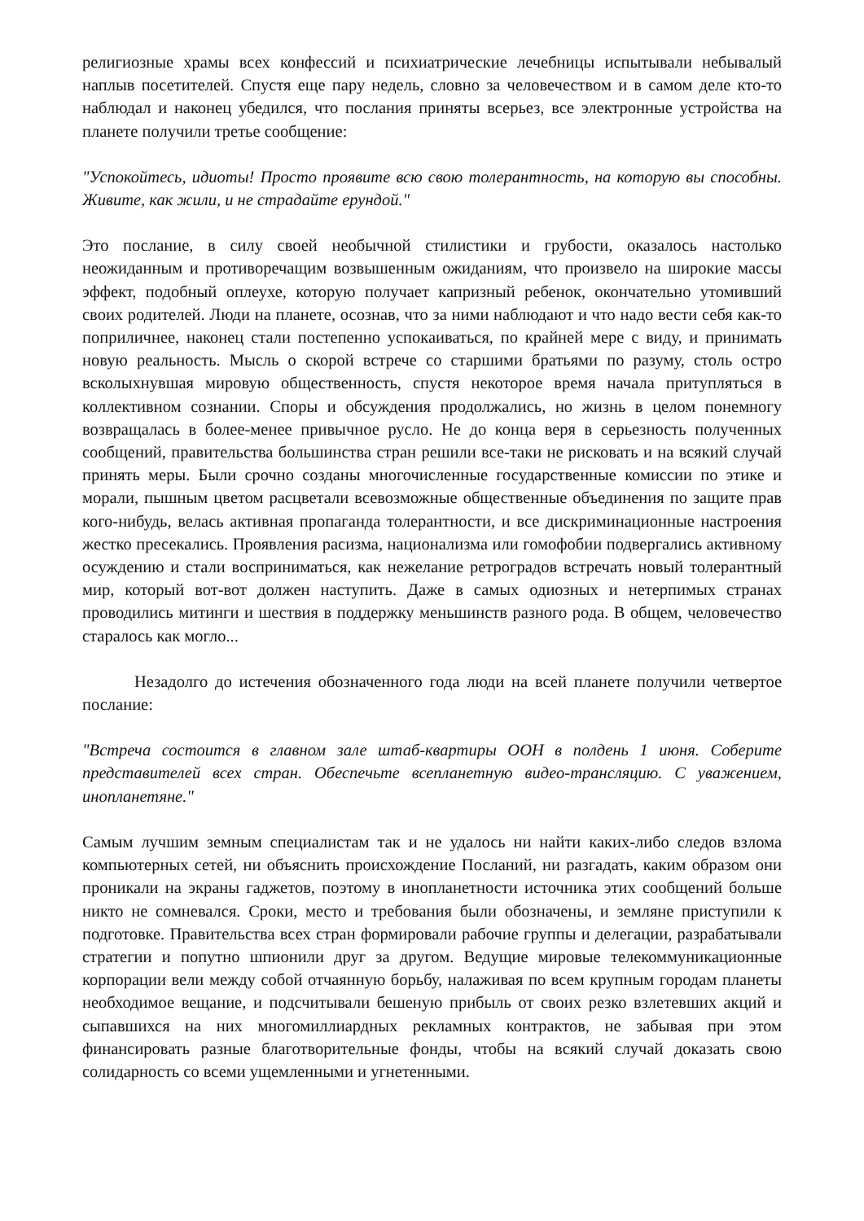религиозные храмы всех конфессий и психиатрические лечебницы испытывали небывалый наплыв посетителей. Спустя еще пару недель, словно за человечеством и в самом деле кто-то наблюдал и наконец убедился, что послания приняты всерьез, все электронные устройства на планете получили третье сообщение:
"Успокойтесь, идиоты! Просто проявите всю свою толерантность, на которую вы способны. Живите, как жили, и не страдайте ерундой."
Это послание, в силу своей необычной стилистики и грубости, оказалось настолько неожиданным и противоречащим возвышенным ожиданиям, что произвело на широкие массы эффект, подобный оплеухе, которую получает капризный ребенок, окончательно утомивший своих родителей. Люди на планете, осознав, что за ними наблюдают и что надо вести себя как-то поприличнее, наконец стали постепенно успокаиваться, по крайней мере с виду, и принимать новую реальность. Мысль о скорой встрече со старшими братьями по разуму, столь остро всколыхнувшая мировую общественность, спустя некоторое время начала притупляться в коллективном сознании. Споры и обсуждения продолжались, но жизнь в целом понемногу возвращалась в более-менее привычное русло. Не до конца веря в серьезность полученных сообщений, правительства большинства стран решили все-таки не рисковать и на всякий случай принять меры. Были срочно созданы многочисленные государственные комиссии по этике и морали, пышным цветом расцветали всевозможные общественные объединения по защите прав кого-нибудь, велась активная пропаганда толерантности, и все дискриминационные настроения жестко пресекались. Проявления расизма, национализма или гомофобии подвергались активному осуждению и стали восприниматься, как нежелание ретроградов встречать новый толерантный мир, который вот-вот должен наступить. Даже в самых одиозных и нетерпимых странах проводились митинги и шествия в поддержку меньшинств разного рода. В общем, человечество старалось как могло...
Незадолго до истечения обозначенного года люди на всей планете получили четвертое послание:
"Встреча состоится в главном зале штаб-квартиры ООН в полдень 1 июня. Соберите представителей всех стран. Обеспечьте всепланетную видео-трансляцию. С уважением, инопланетяне."
Самым лучшим земным специалистам так и не удалось ни найти каких-либо следов взлома компьютерных сетей, ни объяснить происхождение Посланий, ни разгадать, каким образом они проникали на экраны гаджетов, поэтому в инопланетности источника этих сообщений больше никто не сомневался. Сроки, место и требования были обозначены, и земляне приступили к подготовке. Правительства всех стран формировали рабочие группы и делегации, разрабатывали стратегии и попутно шпионили друг за другом. Ведущие мировые телекоммуникационные корпорации вели между собой отчаянную борьбу, налаживая по всем крупным городам планеты необходимое вещание, и подсчитывали бешеную прибыль от своих резко взлетевших акций и сыпавшихся на них многомиллиардных рекламных контрактов, не забывая при этом финансировать разные благотворительные фонды, чтобы на всякий случай доказать свою солидарность со всеми ущемленными и угнетенными.